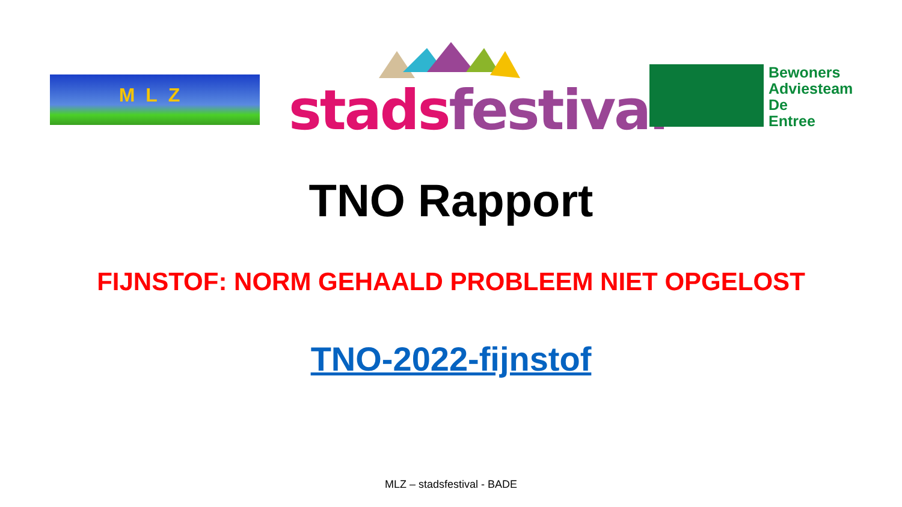MLZ stads festival
Bewoners
Adviesteam
De
Entree
TNO Rapport
FIJNSTOF: NORM GEHAALD PROBLEEM NIET OPGELOST
TNO-2022-fijnstof
MLZ – stadsfestival - BADE